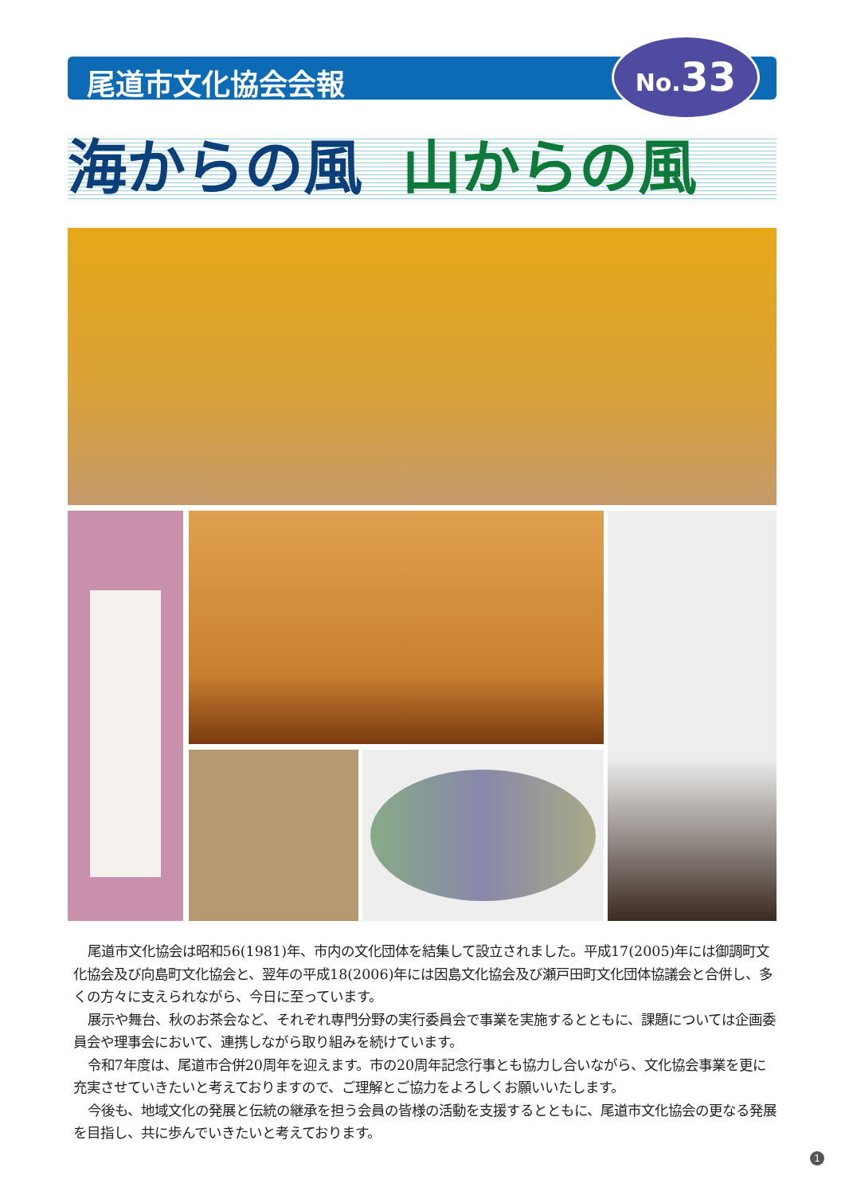尾道市文化協会会報 No. 33
海からの風 山からの風
尾道市文化協会は昭和56(1981)年、市内の文化団体を結集して設立されました。平成17(2005)年には御調町文化協会及び向島町文化協会と、翌年の平成18(2006)年には因島文化協会及び瀬戸田町文化団体協議会と合併し、多くの方々に支えられながら、今日に至っています。
展示や舞台、秋のお茶会など、それぞれ専門分野の実行委員会で事業を実施するとともに、課題については企画委員会や理事会において、連携しながら取り組みを続けています。
令和7年度は、尾道市合併20周年を迎えます。市の20周年記念行事とも協力し合いながら、文化協会事業を更に充実させていきたいと考えておりますので、ご理解とご協力をよろしくお願いいたします。
今後も、地域文化の発展と伝統の継承を担う会員の皆様の活動を支援するとともに、尾道市文化協会の更なる発展を目指し、共に歩んでいきたいと考えております。
1